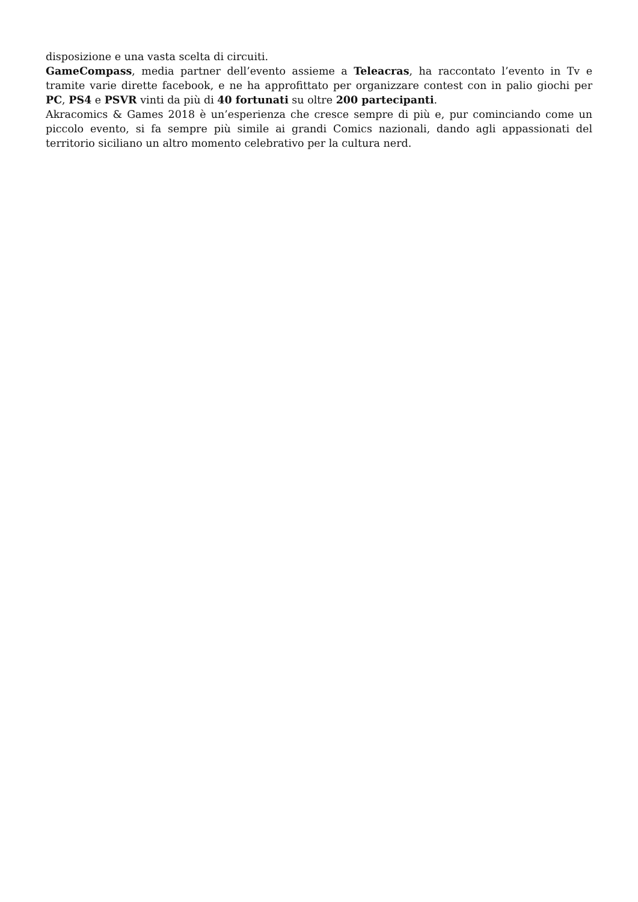disposizione e una vasta scelta di circuiti.
GameCompass, media partner dell’evento assieme a Teleacras, ha raccontato l’evento in Tv e tramite varie dirette facebook, e ne ha approfittato per organizzare contest con in palio giochi per PC, PS4 e PSVR vinti da più di 40 fortunati su oltre 200 partecipanti.
Akracomics & Games 2018 è un’esperienza che cresce sempre di più e, pur cominciando come un piccolo evento, si fa sempre più simile ai grandi Comics nazionali, dando agli appassionati del territorio siciliano un altro momento celebrativo per la cultura nerd.